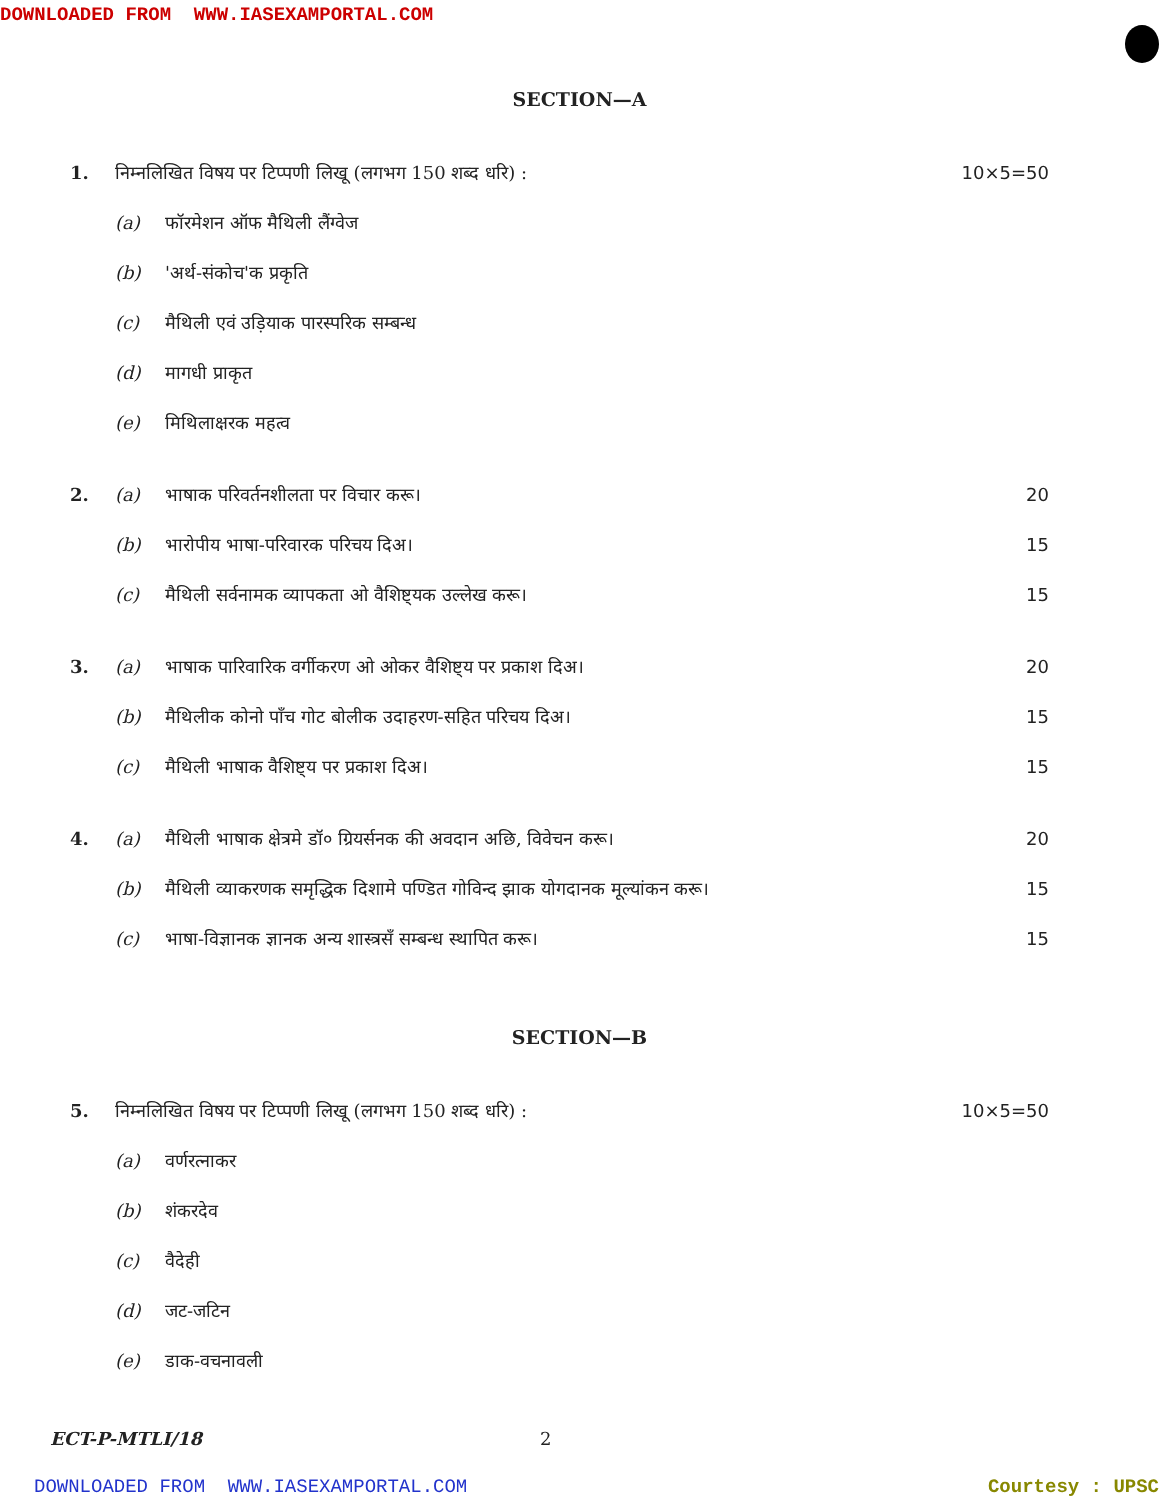DOWNLOADED FROM WWW.IASEXAMPORTAL.COM
SECTION—A
1. निम्नलिखित विषय पर टिप्पणी लिखू (लगभग 150 शब्द धरि) : 10×5=50
(a) फॉरमेशन ऑफ मैथिली लैंग्वेज
(b) 'अर्थ-संकोच'क प्रकृति
(c) मैथिली एवं उड़ियाक पारस्परिक सम्बन्ध
(d) मागधी प्राकृत
(e) मिथिलाक्षरक महत्व
2. (a) भाषाक परिवर्तनशीलता पर विचार करू। 20
(b) भारोपीय भाषा-परिवारक परिचय दिअ। 15
(c) मैथिली सर्वनामक व्यापकता ओ वैशिष्ट्यक उल्लेख करू। 15
3. (a) भाषाक पारिवारिक वर्गीकरण ओ ओकर वैशिष्ट्य पर प्रकाश दिअ। 20
(b) मैथिलीक कोनो पाँच गोट बोलीक उदाहरण-सहित परिचय दिअ। 15
(c) मैथिली भाषाक वैशिष्ट्य पर प्रकाश दिअ। 15
4. (a) मैथिली भाषाक क्षेत्रमे डॉ० ग्रियर्सनक की अवदान अछि, विवेचन करू। 20
(b) मैथिली व्याकरणक समृद्धिक दिशामे पण्डित गोविन्द झाक योगदानक मूल्यांकन करू। 15
(c) भाषा-विज्ञानक ज्ञानक अन्य शास्त्रसँ सम्बन्ध स्थापित करू। 15
SECTION—B
5. निम्नलिखित विषय पर टिप्पणी लिखू (लगभग 150 शब्द धरि) : 10×5=50
(a) वर्णरत्नाकर
(b) शंकरदेव
(c) वैदेही
(d) जट-जटिन
(e) डाक-वचनावली
ECT-P-MTLI/18 2
DOWNLOADED FROM WWW.IASEXAMPORTAL.COM Courtesy : UPSC